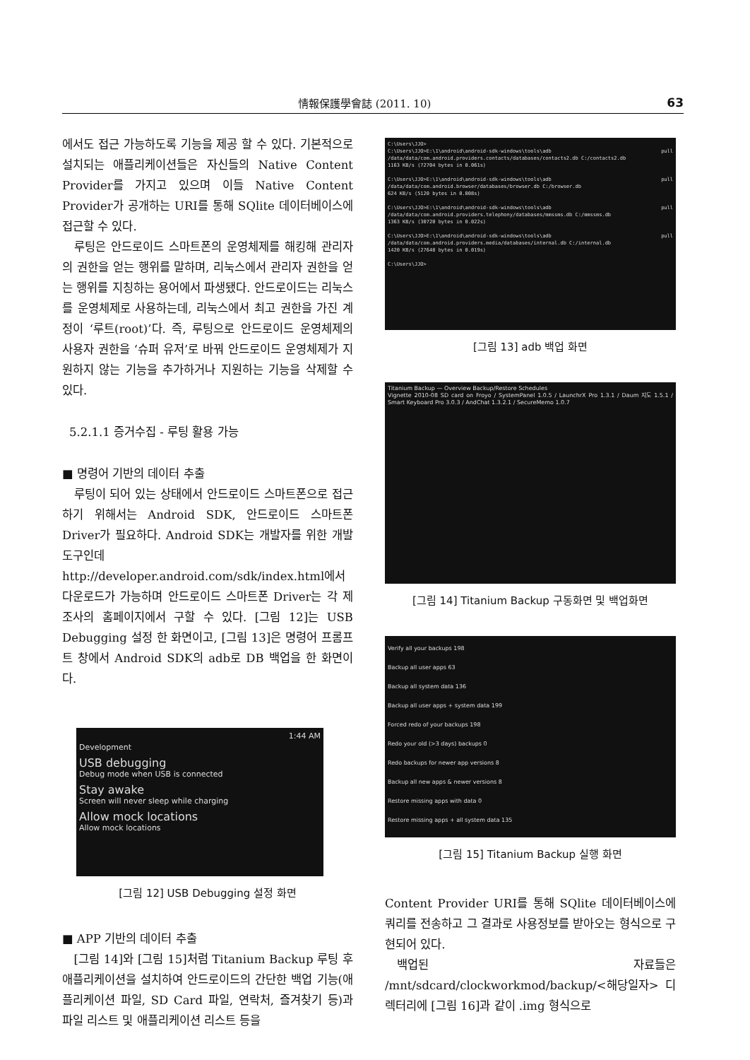情報保護學會誌 (2011. 10) 63
에서도 접근 가능하도록 기능을 제공 할 수 있다. 기본적으로 설치되는 애플리케이션들은 자신들의 Native Content Provider를 가지고 있으며 이들 Native Content Provider가 공개하는 URI를 통해 SQlite 데이터베이스에 접근할 수 있다.
루팅은 안드로이드 스마트폰의 운영체제를 해킹해 관리자의 권한을 얻는 행위를 말하며, 리눅스에서 관리자 권한을 얻는 행위를 지칭하는 용어에서 파생됐다. 안드로이드는 리눅스를 운영체제로 사용하는데, 리눅스에서 최고 권한을 가진 계정이 ‘루트(root)’다. 즉, 루팅으로 안드로이드 운영체제의 사용자 권한을 ‘슈퍼 유저’로 바꿔 안드로이드 운영체제가 지원하지 않는 기능을 추가하거나 지원하는 기능을 삭제할 수 있다.
5.2.1.1 증거수집 - 루팅 활용 가능
■ 명령어 기반의 데이터 추출
루팅이 되어 있는 상태에서 안드로이드 스마트폰으로 접근하기 위해서는 Android SDK, 안드로이드 스마트폰 Driver가 필요하다. Android SDK는 개발자를 위한 개발도구인데 http://developer.android.com/sdk/index.html에서 다운로드가 가능하며 안드로이드 스마트폰 Driver는 각 제조사의 홈페이지에서 구할 수 있다. [그림 12]는 USB Debugging 설정 한 화면이고, [그림 13]은 명령어 프롬프트 창에서 Android SDK의 adb로 DB 백업을 한 화면이다.
1:44 AM
Development
USB debugging
Debug mode when USB is connected
Stay awake
Screen will never sleep while charging
Allow mock locations
Allow mock locations
[그림 12] USB Debugging 설정 화면
■ APP 기반의 데이터 추출
[그림 14]와 [그림 15]처럼 Titanium Backup 루팅 후 애플리케이션을 설치하여 안드로이드의 간단한 백업 기능(애플리케이션 파일, SD Card 파일, 연락처, 즐겨찾기 등)과 파일 리스트 및 애플리케이션 리스트 등을
C:\Users\JJO>
C:\Users\JJO>E:\1\android\android-sdk-windows\tools\adb pull /data/data/com.android.providers.contacts/databases/contacts2.db C:/contacts2.db
1163 KB/s (72704 bytes in 0.061s)
C:\Users\JJO>E:\1\android\android-sdk-windows\tools\adb pull /data/data/com.android.browser/databases/browser.db C:/browser.db
624 KB/s (5120 bytes in 0.008s)
C:\Users\JJO>E:\1\android\android-sdk-windows\tools\adb pull /data/data/com.android.providers.telephony/databases/mmssms.db C:/mmssms.db
1363 KB/s (30720 bytes in 0.022s)
C:\Users\JJO>E:\1\android\android-sdk-windows\tools\adb pull /data/data/com.android.providers.media/databases/internal.db C:/internal.db
1420 KB/s (27648 bytes in 0.019s)
C:\Users\JJO>
[그림 13] adb 백업 화면
Titanium Backup — Overview Backup/Restore Schedules
Vignette 2010-08 SD card on Froyo / SystemPanel 1.0.5 / LaunchrX Pro 1.3.1 / Daum 지도 1.5.1 / Smart Keyboard Pro 3.0.3 / AndChat 1.3.2.1 / SecureMemo 1.0.7
[그림 14] Titanium Backup 구동화면 및 백업화면
Verify all your backups 198
Backup all user apps 63
Backup all system data 136
Backup all user apps + system data 199
Forced redo of your backups 198
Redo your old (>3 days) backups 0
Redo backups for newer app versions 8
Backup all new apps & newer versions 8
Restore missing apps with data 0
Restore missing apps + all system data 135
[그림 15] Titanium Backup 실행 화면
Content Provider URI를 통해 SQlite 데이터베이스에 쿼리를 전송하고 그 결과로 사용정보를 받아오는 형식으로 구현되어 있다.
백업된 자료들은 /mnt/sdcard/clockworkmod/backup/<해당일자> 디렉터리에 [그림 16]과 같이 .img 형식으로